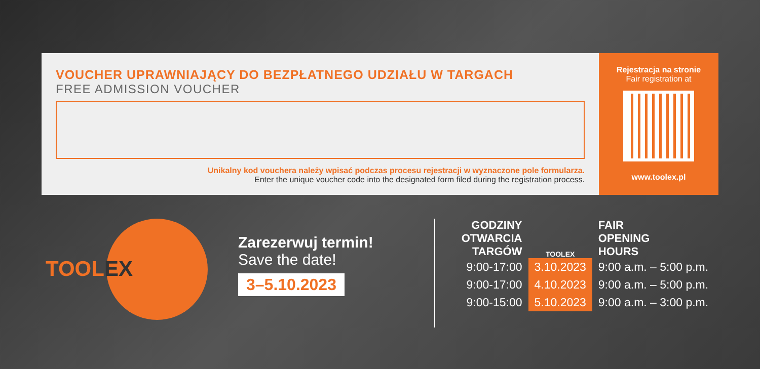VOUCHER UPRAWNIAJĄCY DO BEZPŁATNEGO UDZIAŁU W TARGACH
FREE ADMISSION VOUCHER
Unikalny kod vouchera należy wpisać podczas procesu rejestracji w wyznaczone pole formularza.
Enter the unique voucher code into the designated form filed during the registration process.
Rejestracja na stronie
Fair registration at
www.toolex.pl
TOOLEX
Zarezerwuj termin!
Save the date!
3–5.10.2023
| GODZINY OTWARCIA TARGÓW | TOOLEX | FAIR OPENING HOURS |
| --- | --- | --- |
| 9:00-17:00 | 3.10.2023 | 9:00 a.m. – 5:00 p.m. |
| 9:00-17:00 | 4.10.2023 | 9:00 a.m. – 5:00 p.m. |
| 9:00-15:00 | 5.10.2023 | 9:00 a.m. – 3:00 p.m. |